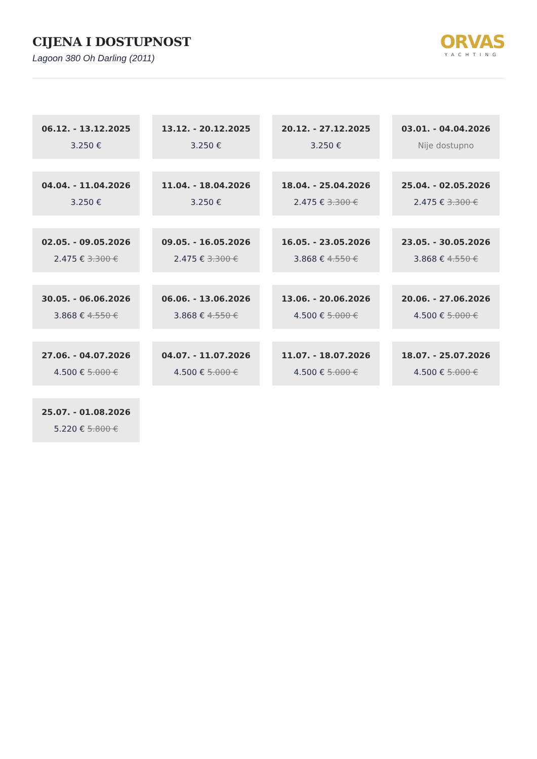CIJENA I DOSTUPNOST
Lagoon 380 Oh Darling (2011)
ORVAS
YACHTING
06.12. - 13.12.2025
3.250 €
13.12. - 20.12.2025
3.250 €
20.12. - 27.12.2025
3.250 €
03.01. - 04.04.2026
Nije dostupno
04.04. - 11.04.2026
3.250 €
11.04. - 18.04.2026
3.250 €
18.04. - 25.04.2026
2.475 € 3.300 €
25.04. - 02.05.2026
2.475 € 3.300 €
02.05. - 09.05.2026
2.475 € 3.300 €
09.05. - 16.05.2026
2.475 € 3.300 €
16.05. - 23.05.2026
3.868 € 4.550 €
23.05. - 30.05.2026
3.868 € 4.550 €
30.05. - 06.06.2026
3.868 € 4.550 €
06.06. - 13.06.2026
3.868 € 4.550 €
13.06. - 20.06.2026
4.500 € 5.000 €
20.06. - 27.06.2026
4.500 € 5.000 €
27.06. - 04.07.2026
4.500 € 5.000 €
04.07. - 11.07.2026
4.500 € 5.000 €
11.07. - 18.07.2026
4.500 € 5.000 €
18.07. - 25.07.2026
4.500 € 5.000 €
25.07. - 01.08.2026
5.220 € 5.800 €